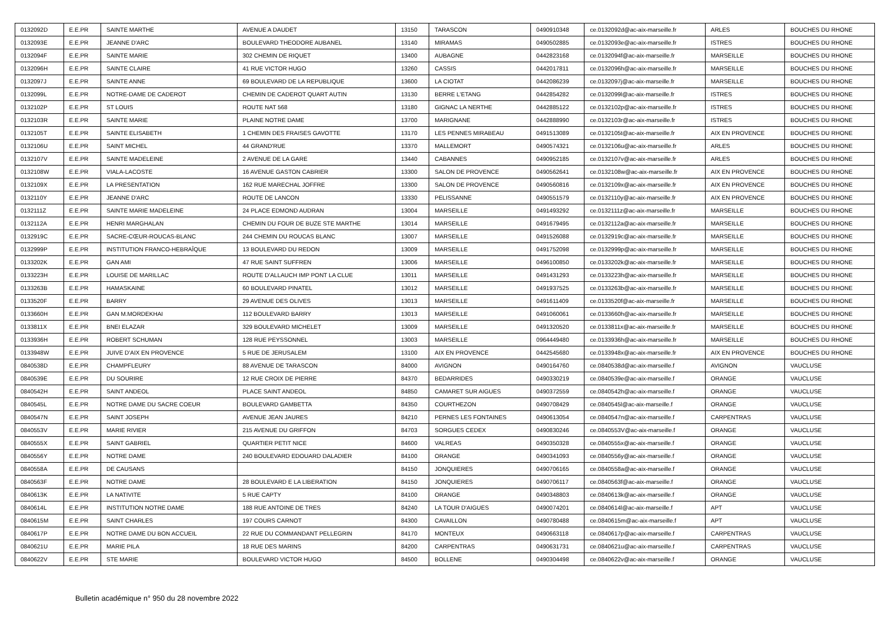| 0132092D | E.E.PR | SAINTE MARTHE | AVENUE A DAUDET | 13150 | TARASCON | 0490910348 | ce.0132092d@ac-aix-marseille.fr | ARLES | BOUCHES DU RHONE |
| 0132093E | E.E.PR | JEANNE D'ARC | BOULEVARD THEODORE AUBANEL | 13140 | MIRAMAS | 0490502885 | ce.0132093e@ac-aix-marseille.fr | ISTRES | BOUCHES DU RHONE |
| 0132094F | E.E.PR | SAINTE MARIE | 302 CHEMIN DE RIQUET | 13400 | AUBAGNE | 0442823168 | ce.0132094f@ac-aix-marseille.fr | MARSEILLE | BOUCHES DU RHONE |
| 0132096H | E.E.PR | SAINTE CLAIRE | 41 RUE VICTOR HUGO | 13260 | CASSIS | 0442017811 | ce.0132096h@ac-aix-marseille.fr | MARSEILLE | BOUCHES DU RHONE |
| 0132097J | E.E.PR | SAINTE ANNE | 69 BOULEVARD DE LA REPUBLIQUE | 13600 | LA CIOTAT | 0442086239 | ce.0132097j@ac-aix-marseille.fr | MARSEILLE | BOUCHES DU RHONE |
| 0132099L | E.E.PR | NOTRE-DAME DE CADEROT | CHEMIN DE CADEROT QUART AUTIN | 13130 | BERRE L'ETANG | 0442854282 | ce.0132099l@ac-aix-marseille.fr | ISTRES | BOUCHES DU RHONE |
| 0132102P | E.E.PR | ST LOUIS | ROUTE NAT 568 | 13180 | GIGNAC LA NERTHE | 0442885122 | ce.0132102p@ac-aix-marseille.fr | ISTRES | BOUCHES DU RHONE |
| 0132103R | E.E.PR | SAINTE MARIE | PLAINE NOTRE DAME | 13700 | MARIGNANE | 0442888990 | ce.0132103r@ac-aix-marseille.fr | ISTRES | BOUCHES DU RHONE |
| 0132105T | E.E.PR | SAINTE ELISABETH | 1 CHEMIN DES FRAISES GAVOTTE | 13170 | LES PENNES MIRABEAU | 0491513089 | ce.0132105t@ac-aix-marseille.fr | AIX EN PROVENCE | BOUCHES DU RHONE |
| 0132106U | E.E.PR | SAINT MICHEL | 44 GRAND'RUE | 13370 | MALLEMORT | 0490574321 | ce.0132106u@ac-aix-marseille.fr | ARLES | BOUCHES DU RHONE |
| 0132107V | E.E.PR | SAINTE MADELEINE | 2 AVENUE DE LA GARE | 13440 | CABANNES | 0490952185 | ce.0132107v@ac-aix-marseille.fr | ARLES | BOUCHES DU RHONE |
| 0132108W | E.E.PR | VIALA-LACOSTE | 16 AVENUE GASTON CABRIER | 13300 | SALON DE PROVENCE | 0490562641 | ce.0132108w@ac-aix-marseille.fr | AIX EN PROVENCE | BOUCHES DU RHONE |
| 0132109X | E.E.PR | LA PRESENTATION | 162 RUE MARECHAL JOFFRE | 13300 | SALON DE PROVENCE | 0490560816 | ce.0132109x@ac-aix-marseille.fr | AIX EN PROVENCE | BOUCHES DU RHONE |
| 0132110Y | E.E.PR | JEANNE D'ARC | ROUTE DE LANCON | 13330 | PELISSANNE | 0490551579 | ce.0132110y@ac-aix-marseille.fr | AIX EN PROVENCE | BOUCHES DU RHONE |
| 0132111Z | E.E.PR | SAINTE MARIE MADELEINE | 24 PLACE EDMOND AUDRAN | 13004 | MARSEILLE | 0491493292 | ce.0132111z@ac-aix-marseille.fr | MARSEILLE | BOUCHES DU RHONE |
| 0132112A | E.E.PR | HENRI MARGHALAN | CHEMIN DU FOUR DE BUZE STE MARTHE | 13014 | MARSEILLE | 0491679495 | ce.0132112a@ac-aix-marseille.fr | MARSEILLE | BOUCHES DU RHONE |
| 0132919C | E.E.PR | SACRE-CŒUR-ROUCAS-BLANC | 244 CHEMIN DU ROUCAS BLANC | 13007 | MARSEILLE | 0491526088 | ce.0132919c@ac-aix-marseille.fr | MARSEILLE | BOUCHES DU RHONE |
| 0132999P | E.E.PR | INSTITUTION FRANCO-HEBRAÎQUE | 13 BOULEVARD DU REDON | 13009 | MARSEILLE | 0491752098 | ce.0132999p@ac-aix-marseille.fr | MARSEILLE | BOUCHES DU RHONE |
| 0133202K | E.E.PR | GAN AMI | 47 RUE SAINT SUFFREN | 13006 | MARSEILLE | 0496100850 | ce.0133202k@ac-aix-marseille.fr | MARSEILLE | BOUCHES DU RHONE |
| 0133223H | E.E.PR | LOUISE DE MARILLAC | ROUTE D'ALLAUCH IMP PONT LA CLUE | 13011 | MARSEILLE | 0491431293 | ce.0133223h@ac-aix-marseille.fr | MARSEILLE | BOUCHES DU RHONE |
| 0133263B | E.E.PR | HAMASKAINE | 60 BOULEVARD PINATEL | 13012 | MARSEILLE | 0491937525 | ce.0133263b@ac-aix-marseille.fr | MARSEILLE | BOUCHES DU RHONE |
| 0133520F | E.E.PR | BARRY | 29 AVENUE DES OLIVES | 13013 | MARSEILLE | 0491611409 | ce.0133520f@ac-aix-marseille.fr | MARSEILLE | BOUCHES DU RHONE |
| 0133660H | E.E.PR | GAN M.MORDEKHAI | 112 BOULEVARD BARRY | 13013 | MARSEILLE | 0491060061 | ce.0133660h@ac-aix-marseille.fr | MARSEILLE | BOUCHES DU RHONE |
| 0133811X | E.E.PR | BNEI ELAZAR | 329 BOULEVARD MICHELET | 13009 | MARSEILLE | 0491320520 | ce.0133811x@ac-aix-marseille.fr | MARSEILLE | BOUCHES DU RHONE |
| 0133936H | E.E.PR | ROBERT SCHUMAN | 128 RUE PEYSSONNEL | 13003 | MARSEILLE | 0964449480 | ce.0133936h@ac-aix-marseille.fr | MARSEILLE | BOUCHES DU RHONE |
| 0133948W | E.E.PR | JUIVE D'AIX EN PROVENCE | 5 RUE DE JERUSALEM | 13100 | AIX EN PROVENCE | 0442545680 | ce.0133948x@ac-aix-marseille.fr | AIX EN PROVENCE | BOUCHES DU RHONE |
| 0840538D | E.E.PR | CHAMPFLEURY | 88 AVENUE DE TARASCON | 84000 | AVIGNON | 0490164760 | ce.0840538d@ac-aix-marseille.f | AVIGNON | VAUCLUSE |
| 0840539E | E.E.PR | DU SOURIRE | 12 RUE CROIX DE PIERRE | 84370 | BEDARRIDES | 0490330219 | ce.0840539e@ac-aix-marseille.f | ORANGE | VAUCLUSE |
| 0840542H | E.E.PR | SAINT ANDEOL | PLACE SAINT ANDEOL | 84850 | CAMARET SUR AIGUES | 0490372559 | ce.0840542h@ac-aix-marseille.f | ORANGE | VAUCLUSE |
| 0840545L | E.E.PR | NOTRE DAME DU SACRE COEUR | BOULEVARD GAMBETTA | 84350 | COURTHEZON | 0490708429 | ce.0840545l@ac-aix-marseille.f | ORANGE | VAUCLUSE |
| 0840547N | E.E.PR | SAINT JOSEPH | AVENUE JEAN JAURES | 84210 | PERNES LES FONTAINES | 0490613054 | ce.0840547n@ac-aix-marseille.f | CARPENTRAS | VAUCLUSE |
| 0840553V | E.E.PR | MARIE RIVIER | 215 AVENUE DU GRIFFON | 84703 | SORGUES CEDEX | 0490830246 | ce.0840553V@ac-aix-marseille.f | ORANGE | VAUCLUSE |
| 0840555X | E.E.PR | SAINT GABRIEL | QUARTIER PETIT NICE | 84600 | VALREAS | 0490350328 | ce.0840555x@ac-aix-marseille.f | ORANGE | VAUCLUSE |
| 0840556Y | E.E.PR | NOTRE DAME | 240 BOULEVARD EDOUARD DALADIER | 84100 | ORANGE | 0490341093 | ce.0840556y@ac-aix-marseille.f | ORANGE | VAUCLUSE |
| 0840558A | E.E.PR | DE CAUSANS | | 84150 | JONQUIERES | 0490706165 | ce.0840558a@ac-aix-marseille.f | ORANGE | VAUCLUSE |
| 0840563F | E.E.PR | NOTRE DAME | 28 BOULEVARD E LA LIBERATION | 84150 | JONQUIERES | 0490706117 | ce.0840563f@ac-aix-marseille.f | ORANGE | VAUCLUSE |
| 0840613K | E.E.PR | LA NATIVITE | 5 RUE CAPTY | 84100 | ORANGE | 0490348803 | ce.0840613k@ac-aix-marseille.f | ORANGE | VAUCLUSE |
| 0840614L | E.E.PR | INSTITUTION NOTRE DAME | 188 RUE ANTOINE DE TRES | 84240 | LA TOUR D'AIGUES | 0490074201 | ce.0840614l@ac-aix-marseille.f | APT | VAUCLUSE |
| 0840615M | E.E.PR | SAINT CHARLES | 197 COURS CARNOT | 84300 | CAVAILLON | 0490780488 | ce.0840615m@ac-aix-marseille.f | APT | VAUCLUSE |
| 0840617P | E.E.PR | NOTRE DAME DU BON ACCUEIL | 22 RUE DU COMMANDANT PELLEGRIN | 84170 | MONTEUX | 0490663118 | ce.0840617p@ac-aix-marseille.f | CARPENTRAS | VAUCLUSE |
| 0840621U | E.E.PR | MARIE PILA | 18 RUE DES MARINS | 84200 | CARPENTRAS | 0490631731 | ce.0840621u@ac-aix-marseille.f | CARPENTRAS | VAUCLUSE |
| 0840622V | E.E.PR | STE MARIE | BOULEVARD VICTOR HUGO | 84500 | BOLLENE | 0490304498 | ce.0840622v@ac-aix-marseille.f | ORANGE | VAUCLUSE |
Bulletin académique n° 950 du 28 novembre 2022